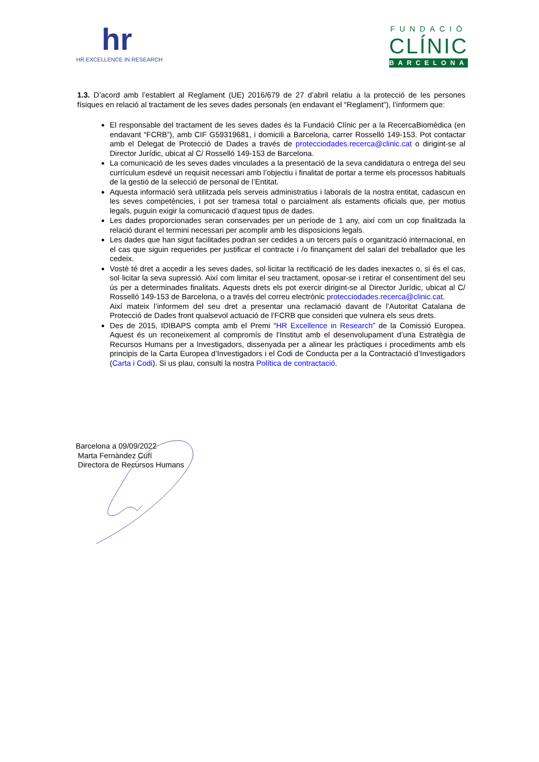hr
HR EXCELLENCE IN RESEARCH
FUNDACIÓ
CLÍNIC
BARCELONA
1.3. D’acord amb l’establert al Reglament (UE) 2016/679 de 27 d’abril relatiu a la protecció de les persones físiques en relació al tractament de les seves dades personals (en endavant el “Reglament”), l’informem que:
El responsable del tractament de les seves dades és la Fundació Clínic per a la RecercaBiomèdica (en endavant “FCRB”), amb CIF G59319681, i domicili a Barcelona, carrer Rosselló 149-153. Pot contactar amb el Delegat de Protecció de Dades a través de protecciodades.recerca@clinic.cat o dirigint-se al Director Jurídic, ubicat al C/ Rosselló 149-153 de Barcelona.
La comunicació de les seves dades vinculades a la presentació de la seva candidatura o entrega del seu currículum esdevé un requisit necessari amb l’objectiu i finalitat de portar a terme els processos habituals de la gestió de la selecció de personal de l’Entitat.
Aquesta informació serà utilitzada pels serveis administratius i laborals de la nostra entitat, cadascun en les seves competències, i pot ser tramesa total o parcialment als estaments oficials que, per motius legals, puguin exigir la comunicació d’aquest tipus de dades.
Les dades proporcionades seran conservades per un període de 1 any, així com un cop finalitzada la relació durant el termini necessari per acomplir amb les disposicions legals.
Les dades que han sigut facilitades podran ser cedides a un tercers país o organització internacional, en el cas que siguin requerides per justificar el contracte i /o finançament del salari del treballador que les cedeix.
Vostè té dret a accedir a les seves dades, sol·licitar la rectificació de les dades inexactes o, si és el cas, sol·licitar la seva supressió. Així com limitar el seu tractament, oposar-se i retirar el consentiment del seu ús per a determinades finalitats. Aquests drets els pot exercir dirigint-se al Director Jurídic, ubicat al C/ Rosselló 149-153 de Barcelona, o a través del correu electrònic protecciodades.recerca@clinic.cat.
Així mateix l’informem del seu dret a presentar una reclamació davant de l’Autoritat Catalana de Protecció de Dades front qualsevol actuació de l’FCRB que consideri que vulnera els seus drets.
Des de 2015, IDIBAPS compta amb el Premi “HR Excellence in Research” de la Comissió Europea. Aquest és un reconeixement al compromís de l’Institut amb el desenvolupament d’una Estratègia de Recursos Humans per a Investigadors, dissenyada per a alinear les pràctiques i procediments amb els principis de la Carta Europea d’Investigadors i el Codi de Conducta per a la Contractació d’Investigadors (Carta i Codi). Si us plau, consulti la nostra Política de contractació.
Barcelona a 09/09/2022
Marta Fernàndez Cufí
Directora de Recursos Humans